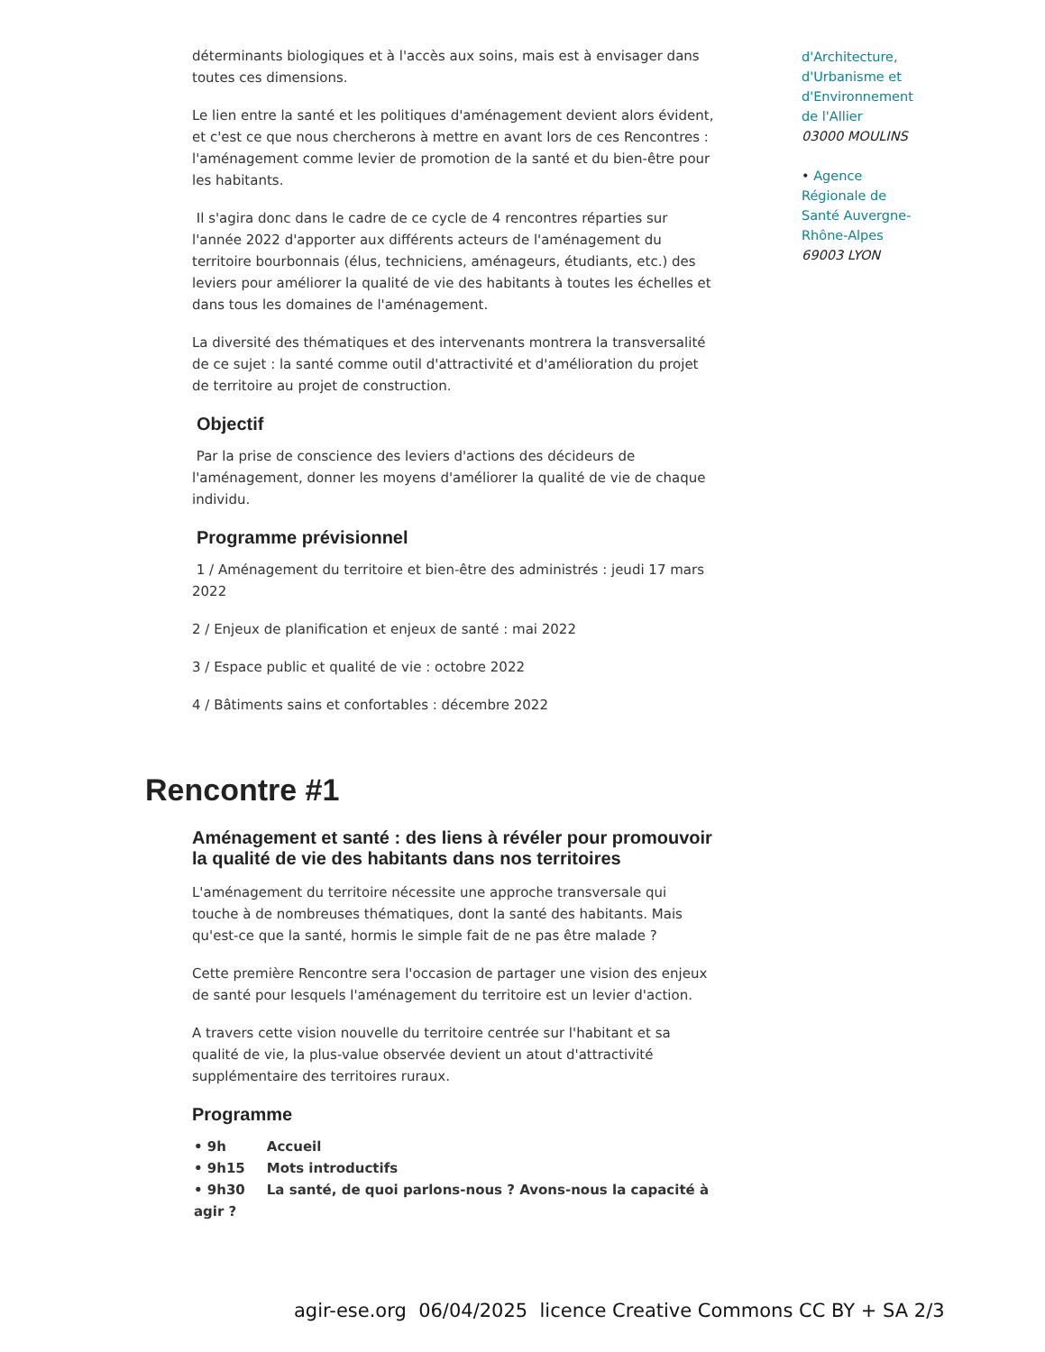déterminants biologiques et à l'accès aux soins, mais est à envisager dans toutes ces dimensions.
Le lien entre la santé et les politiques d'aménagement devient alors évident, et c'est ce que nous chercherons à mettre en avant lors de ces Rencontres : l'aménagement comme levier de promotion de la santé et du bien-être pour les habitants.
Il s'agira donc dans le cadre de ce cycle de 4 rencontres réparties sur l'année 2022 d'apporter aux différents acteurs de l'aménagement du territoire bourbonnais (élus, techniciens, aménageurs, étudiants, etc.) des leviers pour améliorer la qualité de vie des habitants à toutes les échelles et dans tous les domaines de l'aménagement.
La diversité des thématiques et des intervenants montrera la transversalité de ce sujet : la santé comme outil d'attractivité et d'amélioration du projet de territoire au projet de construction.
Objectif
Par la prise de conscience des leviers d'actions des décideurs de l'aménagement, donner les moyens d'améliorer la qualité de vie de chaque individu.
Programme prévisionnel
1 / Aménagement du territoire et bien-être des administrés : jeudi 17 mars 2022
2 / Enjeux de planification et enjeux de santé : mai 2022
3 / Espace public et qualité de vie : octobre 2022
4 / Bâtiments sains et confortables : décembre 2022
Rencontre #1
Aménagement et santé : des liens à révéler pour promouvoir la qualité de vie des habitants dans nos territoires
L'aménagement du territoire nécessite une approche transversale qui touche à de nombreuses thématiques, dont la santé des habitants. Mais qu'est-ce que la santé, hormis le simple fait de ne pas être malade ?
Cette première Rencontre sera l'occasion de partager une vision des enjeux de santé pour lesquels l'aménagement du territoire est un levier d'action.
A travers cette vision nouvelle du territoire centrée sur l'habitant et sa qualité de vie, la plus-value observée devient un atout d'attractivité supplémentaire des territoires ruraux.
Programme
• 9h Accueil
• 9h15 Mots introductifs
• 9h30 La santé, de quoi parlons-nous ? Avons-nous la capacité à agir ?
d'Architecture, d'Urbanisme et d'Environnement de l'Allier
03000 MOULINS
• Agence Régionale de Santé Auvergne-Rhône-Alpes
69003 LYON
agir-ese.org 06/04/2025 licence Creative Commons CC BY + SA 2/3